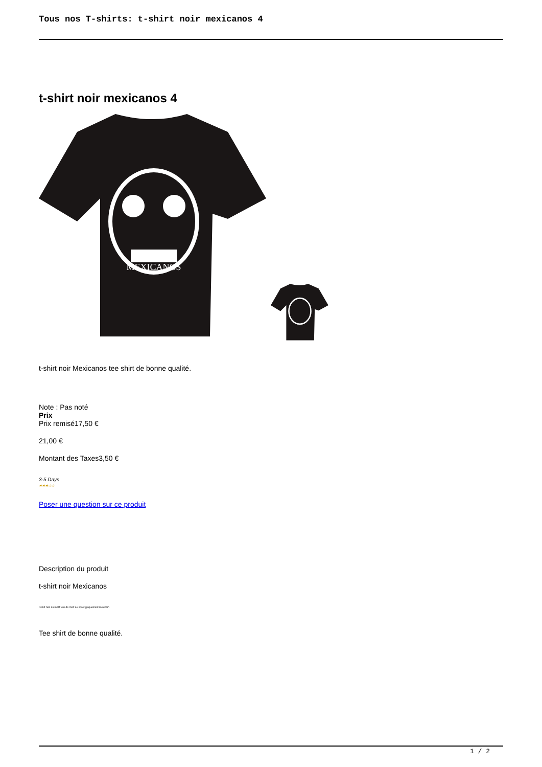Tous nos T-shirts: t-shirt noir mexicanos 4
t-shirt noir mexicanos 4
MEXICANOS
t-shirt noir Mexicanos tee shirt de bonne qualité.
Note : Pas noté
Prix
Prix remisé17,50 €
21,00 €
Montant des Taxes3,50 €
3-5 Days
★★★☆☆
Poser une question sur ce produit
Description du produit
t-shirt noir Mexicanos
t-shirt noir au motif tete de mort au style typiquement mexicain
Tee shirt de bonne qualité.
1 / 2